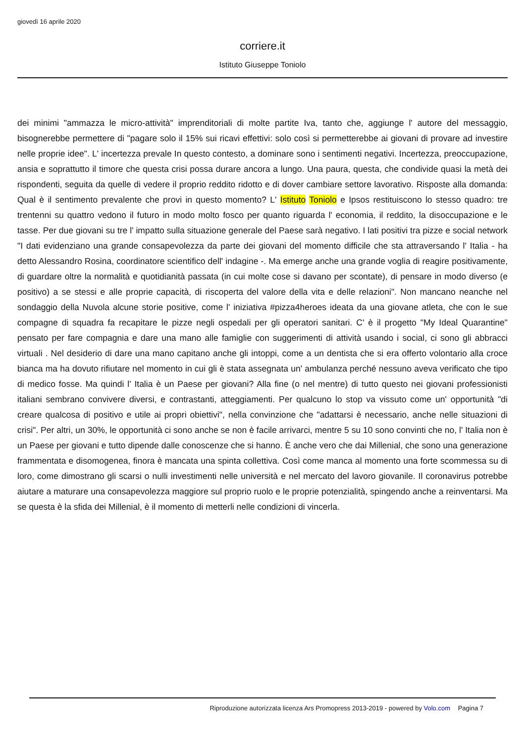giovedì 16 aprile 2020
corriere.it
Istituto Giuseppe Toniolo
dei minimi "ammazza le micro-attività" imprenditoriali di molte partite Iva, tanto che, aggiunge l' autore del messaggio, bisognerebbe permettere di "pagare solo il 15% sui ricavi effettivi: solo così si permetterebbe ai giovani di provare ad investire nelle proprie idee". L' incertezza prevale In questo contesto, a dominare sono i sentimenti negativi. Incertezza, preoccupazione, ansia e soprattutto il timore che questa crisi possa durare ancora a lungo. Una paura, questa, che condivide quasi la metà dei rispondenti, seguita da quelle di vedere il proprio reddito ridotto e di dover cambiare settore lavorativo. Risposte alla domanda: Qual è il sentimento prevalente che provi in questo momento? L' Istituto Toniolo e Ipsos restituiscono lo stesso quadro: tre trentenni su quattro vedono il futuro in modo molto fosco per quanto riguarda l' economia, il reddito, la disoccupazione e le tasse. Per due giovani su tre l' impatto sulla situazione generale del Paese sarà negativo. I lati positivi tra pizze e social network "I dati evidenziano una grande consapevolezza da parte dei giovani del momento difficile che sta attraversando l' Italia - ha detto Alessandro Rosina, coordinatore scientifico dell' indagine -. Ma emerge anche una grande voglia di reagire positivamente, di guardare oltre la normalità e quotidianità passata (in cui molte cose si davano per scontate), di pensare in modo diverso (e positivo) a se stessi e alle proprie capacità, di riscoperta del valore della vita e delle relazioni". Non mancano neanche nel sondaggio della Nuvola alcune storie positive, come l' iniziativa #pizza4heroes ideata da una giovane atleta, che con le sue compagne di squadra fa recapitare le pizze negli ospedali per gli operatori sanitari. C' è il progetto "My Ideal Quarantine" pensato per fare compagnia e dare una mano alle famiglie con suggerimenti di attività usando i social, ci sono gli abbracci virtuali . Nel desiderio di dare una mano capitano anche gli intoppi, come a un dentista che si era offerto volontario alla croce bianca ma ha dovuto rifiutare nel momento in cui gli è stata assegnata un' ambulanza perché nessuno aveva verificato che tipo di medico fosse. Ma quindi l' Italia è un Paese per giovani? Alla fine (o nel mentre) di tutto questo nei giovani professionisti italiani sembrano convivere diversi, e contrastanti, atteggiamenti. Per qualcuno lo stop va vissuto come un' opportunità "di creare qualcosa di positivo e utile ai propri obiettivi", nella convinzione che "adattarsi è necessario, anche nelle situazioni di crisi". Per altri, un 30%, le opportunità ci sono anche se non è facile arrivarci, mentre 5 su 10 sono convinti che no, l' Italia non è un Paese per giovani e tutto dipende dalle conoscenze che si hanno. È anche vero che dai Millenial, che sono una generazione frammentata e disomogenea, finora è mancata una spinta collettiva. Così come manca al momento una forte scommessa su di loro, come dimostrano gli scarsi o nulli investimenti nelle università e nel mercato del lavoro giovanile. Il coronavirus potrebbe aiutare a maturare una consapevolezza maggiore sul proprio ruolo e le proprie potenzialità, spingendo anche a reinventarsi. Ma se questa è la sfida dei Millenial, è il momento di metterli nelle condizioni di vincerla.
Riproduzione autorizzata licenza Ars Promopress 2013-2019 - powered by Volo.com Pagina 7